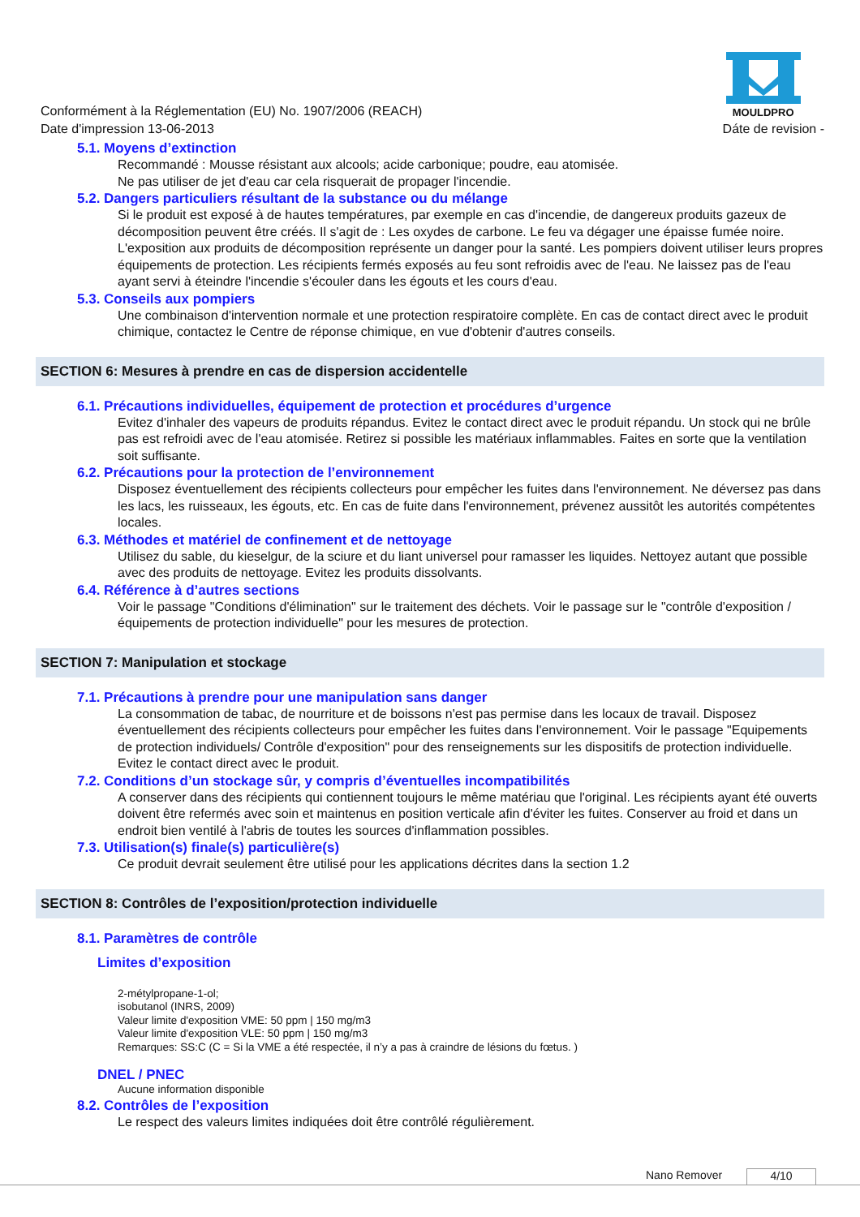Conformément à la Réglementation (EU) No. 1907/2006 (REACH)
Date d'impression 13-06-2013
MOULDPRO
Dáte de revision -
5.1. Moyens d’extinction
Recommandé : Mousse résistant aux alcools; acide carbonique; poudre, eau atomisée.
Ne pas utiliser de jet d'eau car cela risquerait de propager l'incendie.
5.2. Dangers particuliers résultant de la substance ou du mélange
Si le produit est exposé à de hautes températures, par exemple en cas d'incendie, de dangereux produits gazeux de décomposition peuvent être créés. Il s'agit de : Les oxydes de carbone. Le feu va dégager une épaisse fumée noire. L'exposition aux produits de décomposition représente un danger pour la santé. Les pompiers doivent utiliser leurs propres équipements de protection. Les récipients fermés exposés au feu sont refroidis avec de l'eau. Ne laissez pas de l'eau ayant servi à éteindre l'incendie s'écouler dans les égouts et les cours d'eau.
5.3. Conseils aux pompiers
Une combinaison d'intervention normale et une protection respiratoire complète. En cas de contact direct avec le produit chimique, contactez le Centre de réponse chimique, en vue d'obtenir d'autres conseils.
SECTION 6: Mesures à prendre en cas de dispersion accidentelle
6.1. Précautions individuelles, équipement de protection et procédures d’urgence
Evitez d'inhaler des vapeurs de produits répandus. Evitez le contact direct avec le produit répandu. Un stock qui ne brûle pas est refroidi avec de l'eau atomisée. Retirez si possible les matériaux inflammables. Faites en sorte que la ventilation soit suffisante.
6.2. Précautions pour la protection de l’environnement
Disposez éventuellement des récipients collecteurs pour empêcher les fuites dans l'environnement. Ne déversez pas dans les lacs, les ruisseaux, les égouts, etc. En cas de fuite dans l'environnement, prévenez aussitôt les autorités compétentes locales.
6.3. Méthodes et matériel de confinement et de nettoyage
Utilisez du sable, du kieselgur, de la sciure et du liant universel pour ramasser les liquides. Nettoyez autant que possible avec des produits de nettoyage. Evitez les produits dissolvants.
6.4. Référence à d’autres sections
Voir le passage "Conditions d'élimination" sur le traitement des déchets. Voir le passage sur le "contrôle d'exposition / équipements de protection individuelle" pour les mesures de protection.
SECTION 7: Manipulation et stockage
7.1. Précautions à prendre pour une manipulation sans danger
La consommation de tabac, de nourriture et de boissons n'est pas permise dans les locaux de travail. Disposez éventuellement des récipients collecteurs pour empêcher les fuites dans l'environnement. Voir le passage "Equipements de protection individuels/ Contrôle d'exposition" pour des renseignements sur les dispositifs de protection individuelle. Evitez le contact direct avec le produit.
7.2. Conditions d’un stockage sûr, y compris d’éventuelles incompatibilités
A conserver dans des récipients qui contiennent toujours le même matériau que l'original. Les récipients ayant été ouverts doivent être refermés avec soin et maintenus en position verticale afin d'éviter les fuites. Conserver au froid et dans un endroit bien ventilé à l'abris de toutes les sources d'inflammation possibles.
7.3. Utilisation(s) finale(s) particulière(s)
Ce produit devrait seulement être utilisé pour les applications décrites dans la section 1.2
SECTION 8: Contrôles de l’exposition/protection individuelle
8.1. Paramètres de contrôle
Limites d’exposition
2-métylpropane-1-ol;
isobutanol (INRS, 2009)
Valeur limite d'exposition VME: 50 ppm | 150 mg/m3
Valeur limite d'exposition VLE: 50 ppm | 150 mg/m3
Remarques: SS:C (C = Si la VME a été respectée, il n’y a pas à craindre de lésions du fœtus. )
DNEL / PNEC
Aucune information disponible
8.2. Contrôles de l’exposition
Le respect des valeurs limites indiquées doit être contrôlé régulièrement.
Nano Remover 4/10